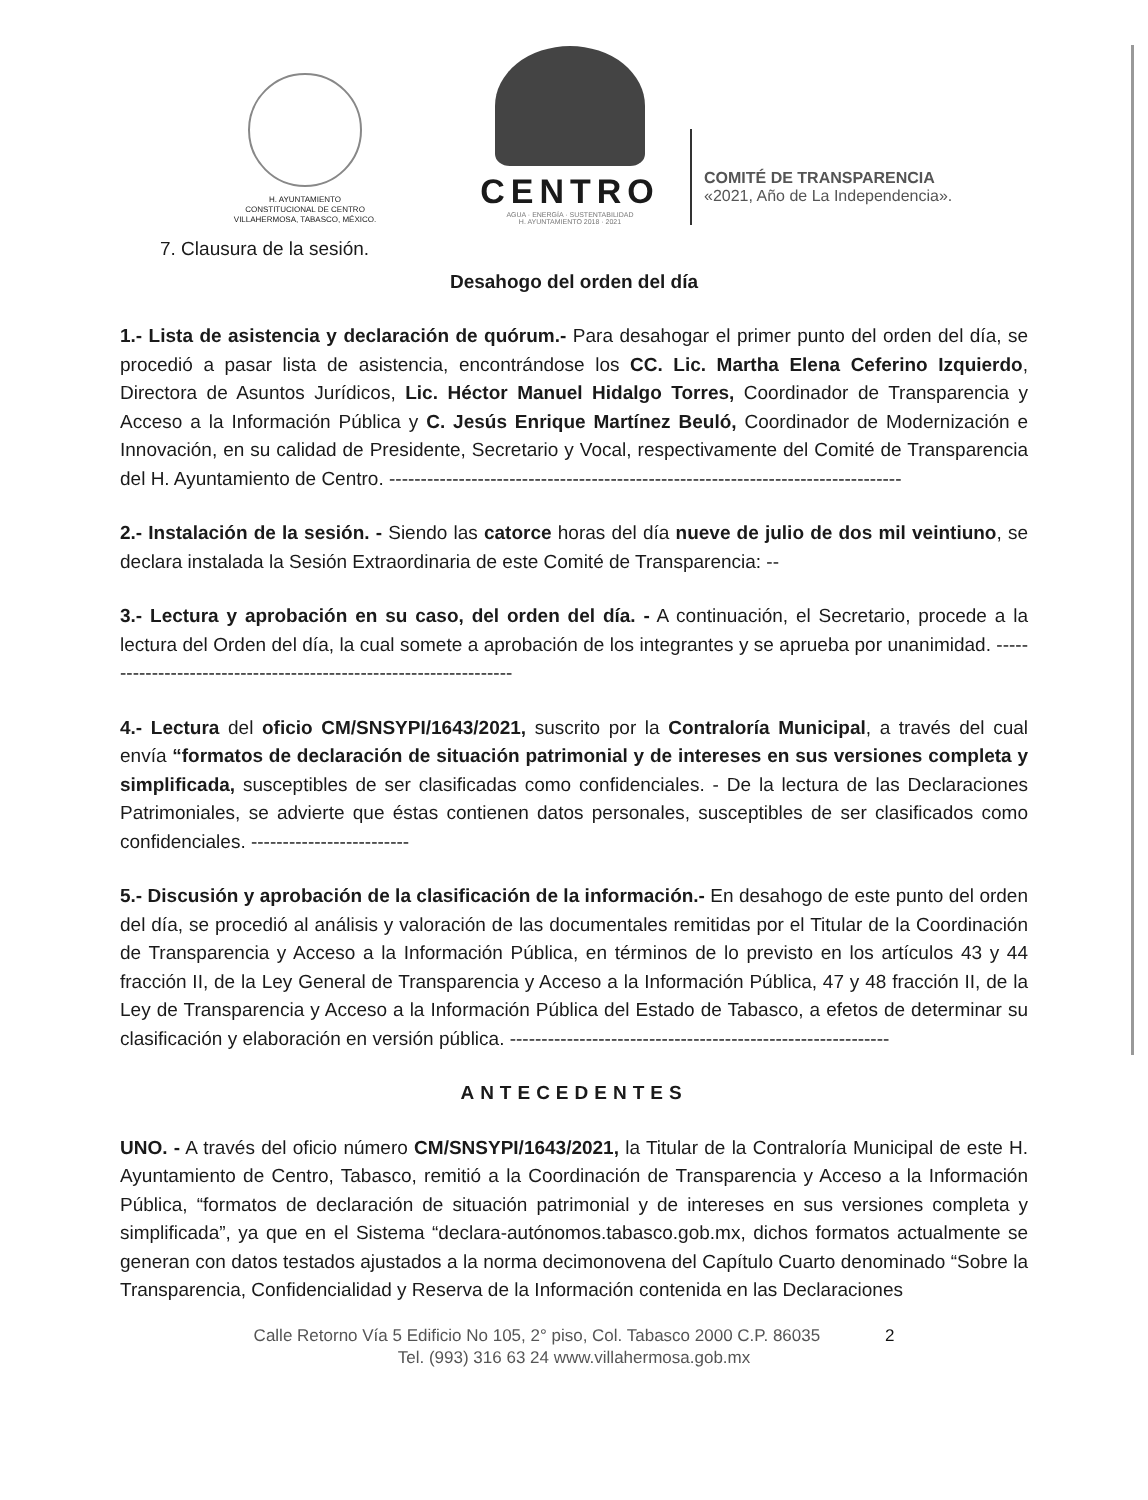H. AYUNTAMIENTO
CONSTITUCIONAL DE CENTRO
VILLAHERMOSA, TABASCO, MÉXICO.
CENTRO
AGUA · ENERGÍA · SUSTENTABILIDAD
H. AYUNTAMIENTO 2018 · 2021
COMITÉ DE TRANSPARENCIA
«2021, Año de La Independencia».
7. Clausura de la sesión.
Desahogo del orden del día
1.- Lista de asistencia y declaración de quórum.- Para desahogar el primer punto del orden del día, se procedió a pasar lista de asistencia, encontrándose los CC. Lic. Martha Elena Ceferino Izquierdo, Directora de Asuntos Jurídicos, Lic. Héctor Manuel Hidalgo Torres, Coordinador de Transparencia y Acceso a la Información Pública y C. Jesús Enrique Martínez Beuló, Coordinador de Modernización e Innovación, en su calidad de Presidente, Secretario y Vocal, respectivamente del Comité de Transparencia del H. Ayuntamiento de Centro. ---------------------------------------------------------------------------------
2.- Instalación de la sesión. - Siendo las catorce horas del día nueve de julio de dos mil veintiuno, se declara instalada la Sesión Extraordinaria de este Comité de Transparencia: --
3.- Lectura y aprobación en su caso, del orden del día. - A continuación, el Secretario, procede a la lectura del Orden del día, la cual somete a aprobación de los integrantes y se aprueba por unanimidad. -------------------------------------------------------------------
4.- Lectura del oficio CM/SNSYPI/1643/2021, suscrito por la Contraloría Municipal, a través del cual envía “formatos de declaración de situación patrimonial y de intereses en sus versiones completa y simplificada, susceptibles de ser clasificadas como confidenciales. - De la lectura de las Declaraciones Patrimoniales, se advierte que éstas contienen datos personales, susceptibles de ser clasificados como confidenciales. -------------------------
5.- Discusión y aprobación de la clasificación de la información.- En desahogo de este punto del orden del día, se procedió al análisis y valoración de las documentales remitidas por el Titular de la Coordinación de Transparencia y Acceso a la Información Pública, en términos de lo previsto en los artículos 43 y 44 fracción II, de la Ley General de Transparencia y Acceso a la Información Pública, 47 y 48 fracción II, de la Ley de Transparencia y Acceso a la Información Pública del Estado de Tabasco, a efetos de determinar su clasificación y elaboración en versión pública. ------------------------------------------------------------
ANTECEDENTES
UNO. - A través del oficio número CM/SNSYPI/1643/2021, la Titular de la Contraloría Municipal de este H. Ayuntamiento de Centro, Tabasco, remitió a la Coordinación de Transparencia y Acceso a la Información Pública, “formatos de declaración de situación patrimonial y de intereses en sus versiones completa y simplificada”, ya que en el Sistema “declara-autónomos.tabasco.gob.mx, dichos formatos actualmente se generan con datos testados ajustados a la norma decimonovena del Capítulo Cuarto denominado “Sobre la Transparencia, Confidencialidad y Reserva de la Información contenida en las Declaraciones
Calle Retorno Vía 5 Edificio No 105, 2° piso, Col. Tabasco 2000 C.P. 86035 2
Tel. (993) 316 63 24 www.villahermosa.gob.mx